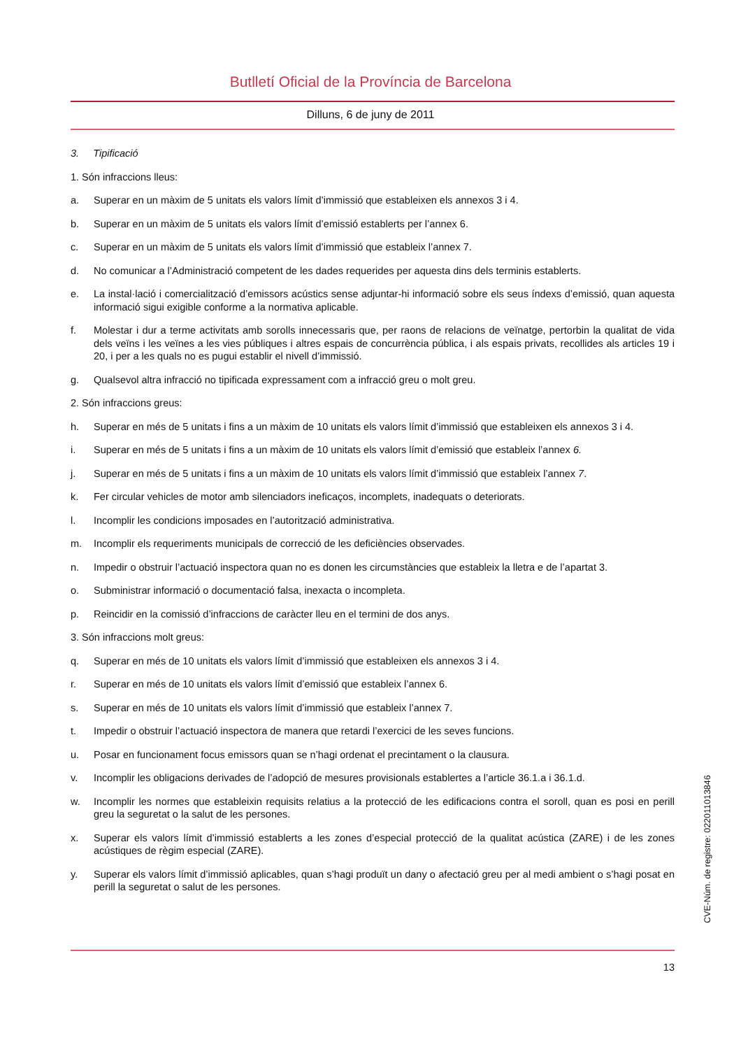Butlletí Oficial de la Província de Barcelona
Dilluns, 6 de juny de 2011
3. Tipificació
1. Són infraccions lleus:
a. Superar en un màxim de 5 unitats els valors límit d’immissió que estableixen els annexos 3 i 4.
b. Superar en un màxim de 5 unitats els valors límit d’emissió establerts per l’annex 6.
c. Superar en un màxim de 5 unitats els valors límit d’immissió que estableix l’annex 7.
d. No comunicar a l’Administració competent de les dades requerides per aquesta dins dels terminis establerts.
e. La instal·lació i comercialització d’emissors acústics sense adjuntar-hi informació sobre els seus índexs d’emissió, quan aquesta informació sigui exigible conforme a la normativa aplicable.
f. Molestar i dur a terme activitats amb sorolls innecessaris que, per raons de relacions de veïnatge, pertorbin la qualitat de vida dels veïns i les veïnes a les vies públiques i altres espais de concurrència pública, i als espais privats, recollides als articles 19 i 20, i per a les quals no es pugui establir el nivell d’immissió.
g. Qualsevol altra infracció no tipificada expressament com a infracció greu o molt greu.
2. Són infraccions greus:
h. Superar en més de 5 unitats i fins a un màxim de 10 unitats els valors límit d’immissió que estableixen els annexos 3 i 4.
i. Superar en més de 5 unitats i fins a un màxim de 10 unitats els valors límit d’emissió que estableix l’annex 6.
j. Superar en més de 5 unitats i fins a un màxim de 10 unitats els valors límit d’immissió que estableix l’annex 7.
k. Fer circular vehicles de motor amb silenciadors ineficaços, incomplets, inadequats o deteriorats.
l. Incomplir les condicions imposades en l’autorització administrativa.
m. Incomplir els requeriments municipals de correcció de les deficiències observades.
n. Impedir o obstruir l’actuació inspectora quan no es donen les circumstàncies que estableix la lletra e de l’apartat 3.
o. Subministrar informació o documentació falsa, inexacta o incompleta.
p. Reincidir en la comissió d’infraccions de caràcter lleu en el termini de dos anys.
3. Són infraccions molt greus:
q. Superar en més de 10 unitats els valors límit d’immissió que estableixen els annexos 3 i 4.
r. Superar en més de 10 unitats els valors límit d’emissió que estableix l’annex 6.
s. Superar en més de 10 unitats els valors límit d’immissió que estableix l’annex 7.
t. Impedir o obstruir l’actuació inspectora de manera que retardi l’exercici de les seves funcions.
u. Posar en funcionament focus emissors quan se n’hagi ordenat el precintament o la clausura.
v. Incomplir les obligacions derivades de l’adopció de mesures provisionals establertes a l’article 36.1.a i 36.1.d.
w. Incomplir les normes que estableixin requisits relatius a la protecció de les edificacions contra el soroll, quan es posi en perill greu la seguretat o la salut de les persones.
x. Superar els valors límit d’immissió establerts a les zones d’especial protecció de la qualitat acústica (ZARE) i de les zones acústiques de règim especial (ZARE).
y. Superar els valors límit d’immissió aplicables, quan s’hagi produït un dany o afectació greu per al medi ambient o s’hagi posat en perill la seguretat o salut de les persones.
13
CVE-Núm. de registre: 022011013846